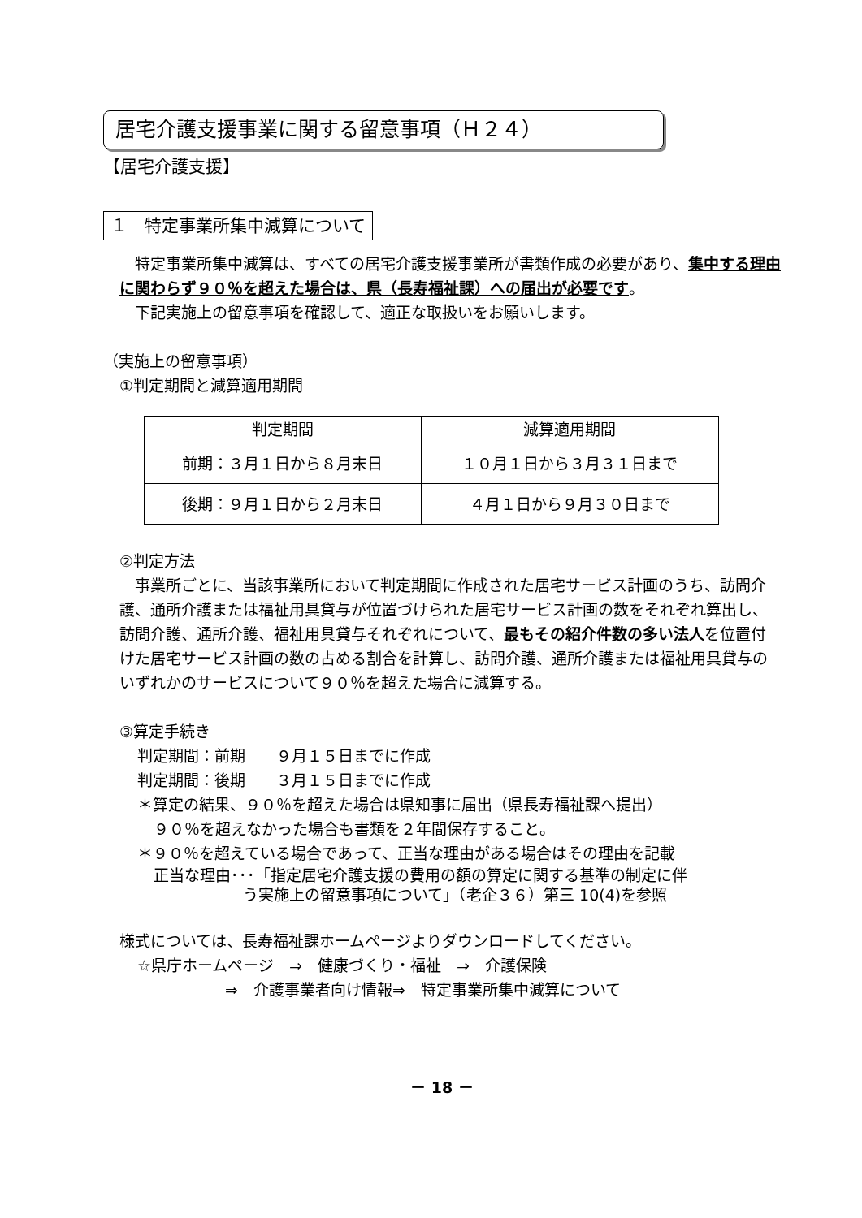居宅介護支援事業に関する留意事項（Ｈ２４）
【居宅介護支援】
１　特定事業所集中減算について
　特定事業所集中減算は、すべての居宅介護支援事業所が書類作成の必要があり、集中する理由に関わらず９０％を超えた場合は、県（長寿福祉課）への届出が必要です。
　下記実施上の留意事項を確認して、適正な取扱いをお願いします。
（実施上の留意事項）
①判定期間と減算適用期間
| 判定期間 | 減算適用期間 |
| --- | --- |
| 前期：３月１日から８月末日 | １０月１日から３月３１日まで |
| 後期：９月１日から２月末日 | ４月１日から９月３０日まで |
②判定方法
　事業所ごとに、当該事業所において判定期間に作成された居宅サービス計画のうち、訪問介護、通所介護または福祉用具貸与が位置づけられた居宅サービス計画の数をそれぞれ算出し、訪問介護、通所介護、福祉用具貸与それぞれについて、最もその紹介件数の多い法人を位置付けた居宅サービス計画の数の占める割合を計算し、訪問介護、通所介護または福祉用具貸与のいずれかのサービスについて９０％を超えた場合に減算する。
③算定手続き
判定期間：前期　　９月１５日までに作成
判定期間：後期　　３月１５日までに作成
＊算定の結果、９０％を超えた場合は県知事に届出（県長寿福祉課へ提出）
９０％を超えなかった場合も書類を２年間保存すること。
＊９０％を超えている場合であって、正当な理由がある場合はその理由を記載
正当な理由･･･「指定居宅介護支援の費用の額の算定に関する基準の制定に伴
う実施上の留意事項について」（老企３６）第三 10(4)を参照
様式については、長寿福祉課ホームページよりダウンロードしてください。
☆県庁ホームページ　⇒　健康づくり・福祉　⇒　介護保険
⇒　介護事業者向け情報⇒　特定事業所集中減算について
－ 18 －